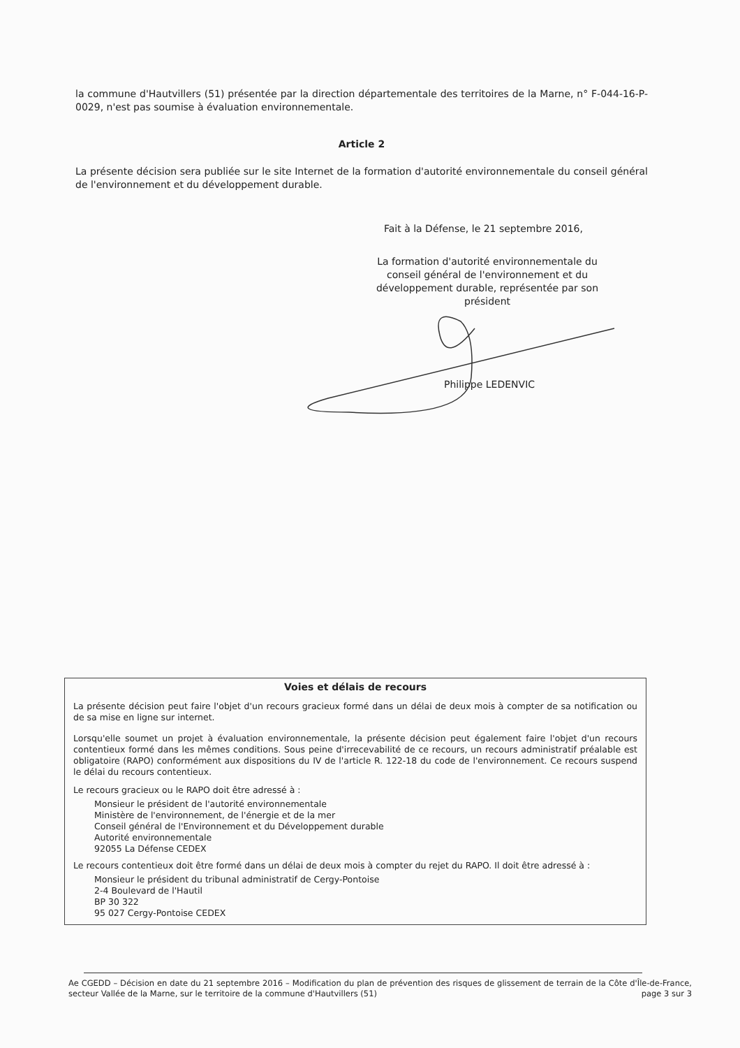la commune d'Hautvillers (51) présentée par la direction départementale des territoires de la Marne, n° F-044-16-P-0029, n'est pas soumise à évaluation environnementale.
Article 2
La présente décision sera publiée sur le site Internet de la formation d'autorité environnementale du conseil général de l'environnement et du développement durable.
Fait à la Défense, le 21 septembre 2016,
La formation d'autorité environnementale du conseil général de l'environnement et du développement durable, représentée par son président
Philippe LEDENVIC
Voies et délais de recours
La présente décision peut faire l'objet d'un recours gracieux formé dans un délai de deux mois à compter de sa notification ou de sa mise en ligne sur internet.
Lorsqu'elle soumet un projet à évaluation environnementale, la présente décision peut également faire l'objet d'un recours contentieux formé dans les mêmes conditions. Sous peine d'irrecevabilité de ce recours, un recours administratif préalable est obligatoire (RAPO) conformément aux dispositions du IV de l'article R. 122-18 du code de l'environnement. Ce recours suspend le délai du recours contentieux.
Le recours gracieux ou le RAPO doit être adressé à :
Monsieur le président de l'autorité environnementale
Ministère de l'environnement, de l'énergie et de la mer
Conseil général de l'Environnement et du Développement durable
Autorité environnementale
92055 La Défense CEDEX
Le recours contentieux doit être formé dans un délai de deux mois à compter du rejet du RAPO. Il doit être adressé à :
Monsieur le président du tribunal administratif de Cergy-Pontoise
2-4 Boulevard de l'Hautil
BP 30 322
95 027 Cergy-Pontoise CEDEX
Ae CGEDD – Décision en date du 21 septembre 2016 – Modification du plan de prévention des risques de glissement de terrain de la Côte d'Île-de-France, secteur Vallée de la Marne, sur le territoire de la commune d'Hautvillers (51) page 3 sur 3